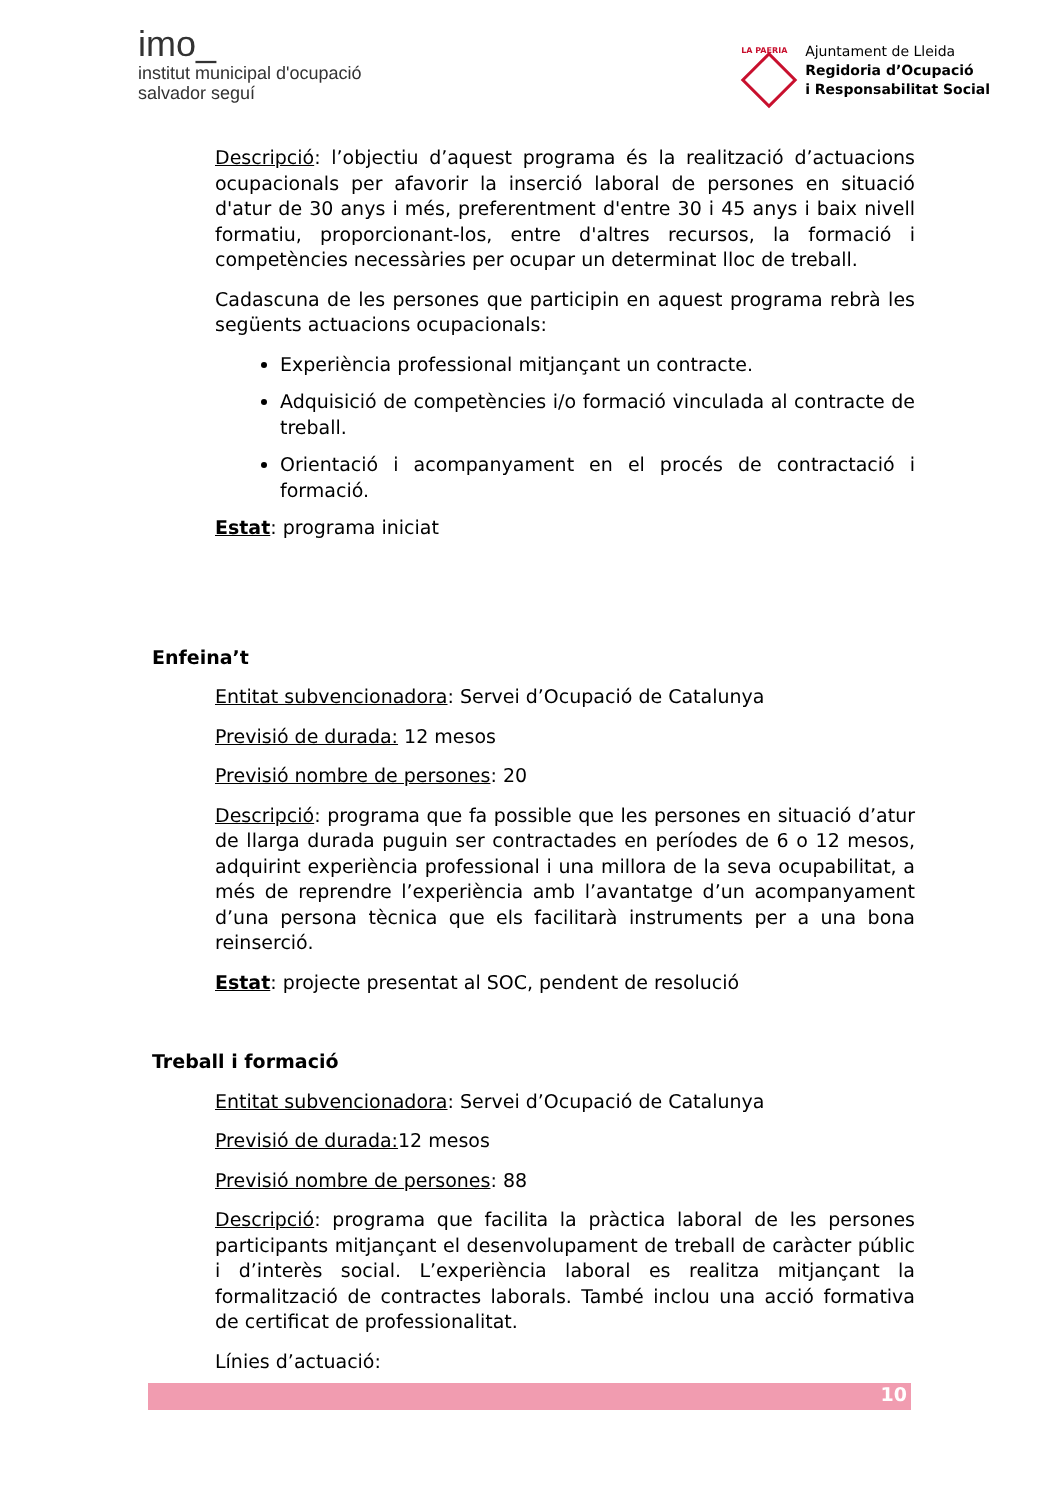imo_
institut municipal d'ocupació
salvador seguí
LA PAERIA
Ajuntament de Lleida
Regidoria d’Ocupació
i Responsabilitat Social
Descripció: l’objectiu d’aquest programa és la realització d’actuacions ocupacionals per afavorir la inserció laboral de persones en situació d'atur de 30 anys i més, preferentment d'entre 30 i 45 anys i baix nivell formatiu, proporcionant-los, entre d'altres recursos, la formació i competències necessàries per ocupar un determinat lloc de treball.
Cadascuna de les persones que participin en aquest programa rebrà les següents actuacions ocupacionals:
Experiència professional mitjançant un contracte.
Adquisició de competències i/o formació vinculada al contracte de treball.
Orientació i acompanyament en el procés de contractació i formació.
Estat: programa iniciat
Enfeina’t
Entitat subvencionadora: Servei d’Ocupació de Catalunya
Previsió de durada: 12 mesos
Previsió nombre de persones: 20
Descripció: programa que fa possible que les persones en situació d’atur de llarga durada puguin ser contractades en períodes de 6 o 12 mesos, adquirint experiència professional i una millora de la seva ocupabilitat, a més de reprendre l’experiència amb l’avantatge d’un acompanyament d’una persona tècnica que els facilitarà instruments per a una bona reinserció.
Estat: projecte presentat al SOC, pendent de resolució
Treball i formació
Entitat subvencionadora: Servei d’Ocupació de Catalunya
Previsió de durada: 12 mesos
Previsió nombre de persones: 88
Descripció: programa que facilita la pràctica laboral de les persones participants mitjançant el desenvolupament de treball de caràcter públic i d’interès social. L’experiència laboral es realitza mitjançant la formalització de contractes laborals. També inclou una acció formativa de certificat de professionalitat.
Línies d’actuació:
10